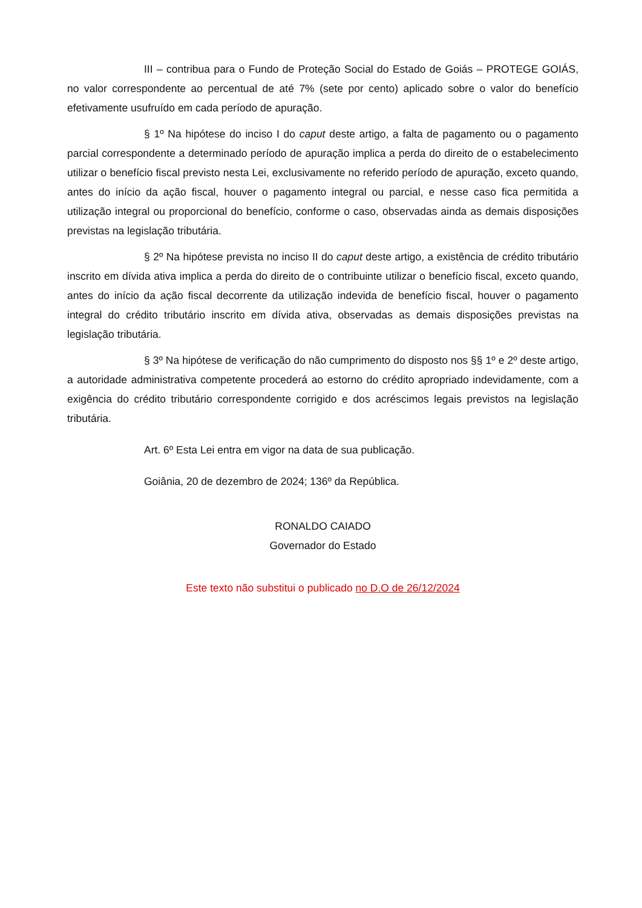III – contribua para o Fundo de Proteção Social do Estado de Goiás – PROTEGE GOIÁS, no valor correspondente ao percentual de até 7% (sete por cento) aplicado sobre o valor do benefício efetivamente usufruído em cada período de apuração.
§ 1º Na hipótese do inciso I do caput deste artigo, a falta de pagamento ou o pagamento parcial correspondente a determinado período de apuração implica a perda do direito de o estabelecimento utilizar o benefício fiscal previsto nesta Lei, exclusivamente no referido período de apuração, exceto quando, antes do início da ação fiscal, houver o pagamento integral ou parcial, e nesse caso fica permitida a utilização integral ou proporcional do benefício, conforme o caso, observadas ainda as demais disposições previstas na legislação tributária.
§ 2º Na hipótese prevista no inciso II do caput deste artigo, a existência de crédito tributário inscrito em dívida ativa implica a perda do direito de o contribuinte utilizar o benefício fiscal, exceto quando, antes do início da ação fiscal decorrente da utilização indevida de benefício fiscal, houver o pagamento integral do crédito tributário inscrito em dívida ativa, observadas as demais disposições previstas na legislação tributária.
§ 3º Na hipótese de verificação do não cumprimento do disposto nos §§ 1º e 2º deste artigo, a autoridade administrativa competente procederá ao estorno do crédito apropriado indevidamente, com a exigência do crédito tributário correspondente corrigido e dos acréscimos legais previstos na legislação tributária.
Art. 6º Esta Lei entra em vigor na data de sua publicação.
Goiânia, 20 de dezembro de 2024; 136º da República.
RONALDO CAIADO
Governador do Estado
Este texto não substitui o publicado no D.O de 26/12/2024